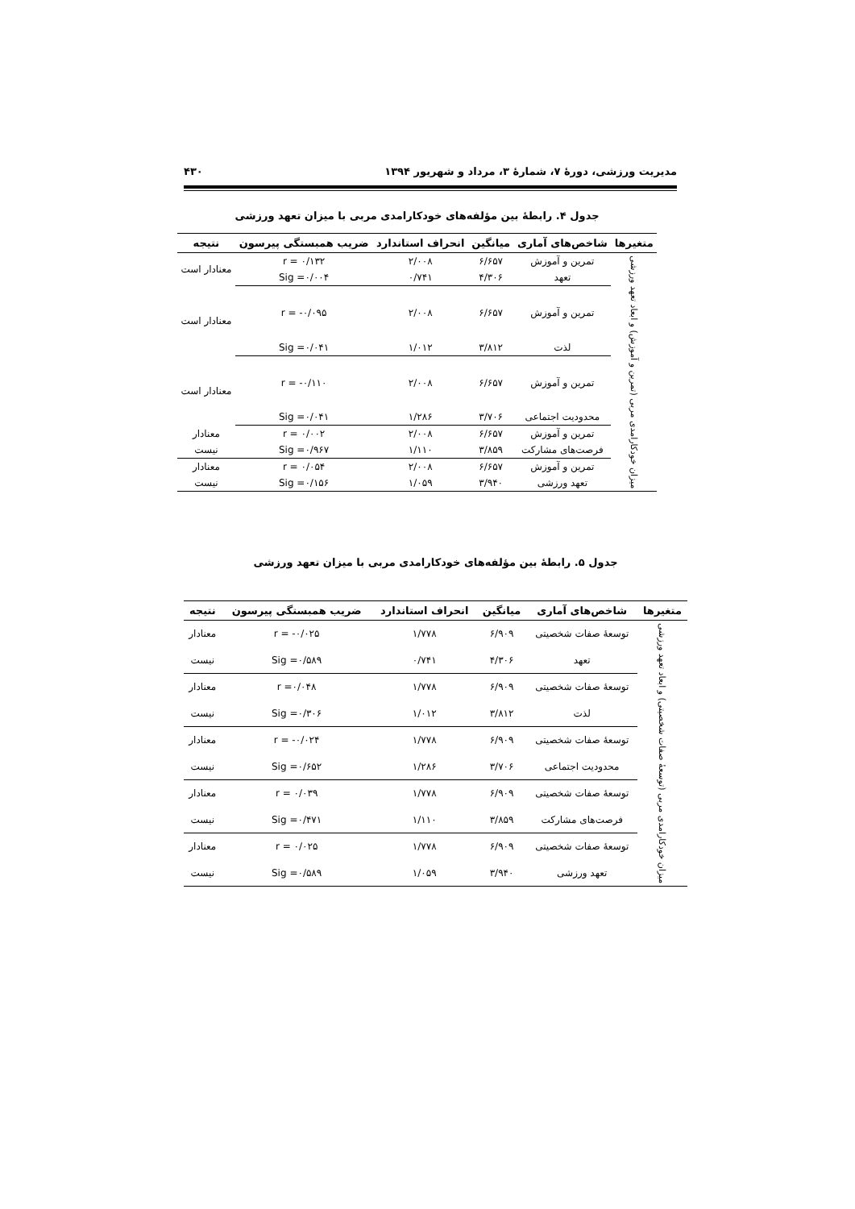مدیریت ورزشی، دورهٔ ۷، شمارهٔ ۳، مرداد و شهریور ۱۳۹۴ ۴۳۰
جدول ۴. رابطهٔ بین مؤلفه‌های خودکارامدی مربی با میزان تعهد ورزشی
| متغیرها | شاخص‌های آماری | میانگین | انحراف استاندارد | ضریب همبستگی پیرسون | نتیجه |
| --- | --- | --- | --- | --- | --- |
| میزان خودکارامدی مربی (تمرین و آموزش) و ابعاد تعهد ورزشی | تمرین و آموزش | ۶/۶۵۷ | ۲/۰۰۸ | r = ۰/۱۳۲ | معنادار است |
| | تعهد | ۴/۳۰۶ | ۰/۷۴۱ | Sig =۰/۰۰۴ | |
| | تمرین و آموزش | ۶/۶۵۷ | ۲/۰۰۸ | r = -۰/۰۹۵ | معنادار است |
| | لذت | ۳/۸۱۲ | ۱/۰۱۲ | Sig =۰/۰۴۱ | |
| | تمرین و آموزش | ۶/۶۵۷ | ۲/۰۰۸ | r = -۰/۱۱۰ | معنادار است |
| | محدودیت اجتماعی | ۳/۷۰۶ | ۱/۲۸۶ | Sig =۰/۰۴۱ | |
| | تمرین و آموزش | ۶/۶۵۷ | ۲/۰۰۸ | r = ۰/۰۰۲ | معنادار |
| | فرصت‌های مشارکت | ۳/۸۵۹ | ۱/۱۱۰ | Sig =۰/۹۶۷ | نیست |
| | تمرین و آموزش | ۶/۶۵۷ | ۲/۰۰۸ | r = ۰/۰۵۴ | معنادار |
| | تعهد ورزشی | ۳/۹۴۰ | ۱/۰۵۹ | Sig =۰/۱۵۶ | نیست |
جدول ۵. رابطهٔ بین مؤلفه‌های خودکارامدی مربی با میزان تعهد ورزشی
| متغیرها | شاخص‌های آماری | میانگین | انحراف استاندارد | ضریب همبستگی پیرسون | نتیجه |
| --- | --- | --- | --- | --- | --- |
| میزان خودکارامدی مربی (توسعهٔ صفات شخصیتی) و ابعاد تعهد ورزشی | توسعهٔ صفات شخصیتی | ۶/۹۰۹ | ۱/۷۷۸ | r = -۰/۰۲۵ | معنادار |
| | تعهد | ۴/۳۰۶ | ۰/۷۴۱ | Sig =۰/۵۸۹ | نیست |
| | توسعهٔ صفات شخصیتی | ۶/۹۰۹ | ۱/۷۷۸ | r =۰/۰۴۸ | معنادار |
| | لذت | ۳/۸۱۲ | ۱/۰۱۲ | Sig =۰/۳۰۶ | نیست |
| | توسعهٔ صفات شخصیتی | ۶/۹۰۹ | ۱/۷۷۸ | r = -۰/۰۲۴ | معنادار |
| | محدودیت اجتماعی | ۳/۷۰۶ | ۱/۲۸۶ | Sig =۰/۶۵۲ | نیست |
| | توسعهٔ صفات شخصیتی | ۶/۹۰۹ | ۱/۷۷۸ | r = ۰/۰۳۹ | معنادار |
| | فرصت‌های مشارکت | ۳/۸۵۹ | ۱/۱۱۰ | Sig =۰/۴۷۱ | نیست |
| | توسعهٔ صفات شخصیتی | ۶/۹۰۹ | ۱/۷۷۸ | r = ۰/۰۲۵ | معنادار |
| | تعهد ورزشی | ۳/۹۴۰ | ۱/۰۵۹ | Sig =۰/۵۸۹ | نیست |